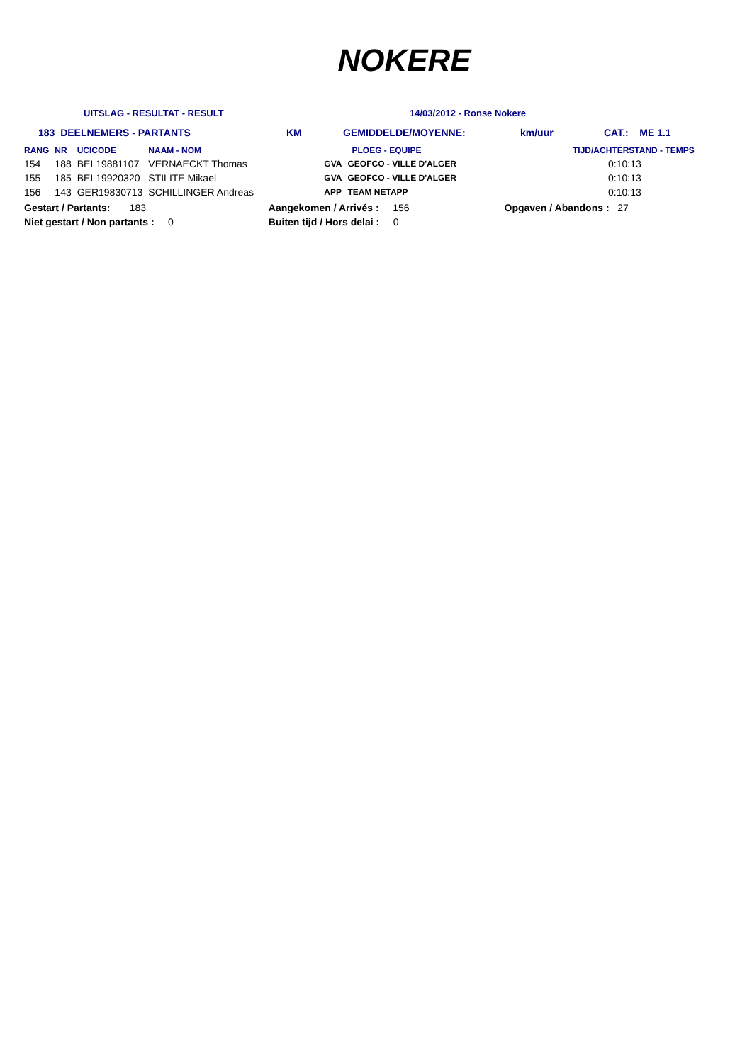NOKERE
UITSLAG - RESULTAT - RESULT 14/03/2012 - Ronse Nokere
183 DEELNEMERS - PARTANTS KM GEMIDDELDE/MOYENNE: km/uur CAT.: ME 1.1
| RANG | NR | UCICODE | NAAM - NOM | | PLOEG - EQUIPE | TIJD/ACHTERSTAND - TEMPS |
| --- | --- | --- | --- | --- | --- | --- |
| 154 | 188 | BEL19881107 | VERNAECKT Thomas | GVA | GEOFCO - VILLE D'ALGER | 0:10:13 |
| 155 | 185 | BEL19920320 | STILITE Mikael | GVA | GEOFCO - VILLE D'ALGER | 0:10:13 |
| 156 | 143 | GER19830713 | SCHILLINGER Andreas | APP | TEAM NETAPP | 0:10:13 |
| Gestart / Partants: 183 | Aangekomen / Arrivés : 156 | Opgaven / Abandons : 27 |
| Niet gestart / Non partants : 0 | Buiten tijd / Hors delai : 0 | |